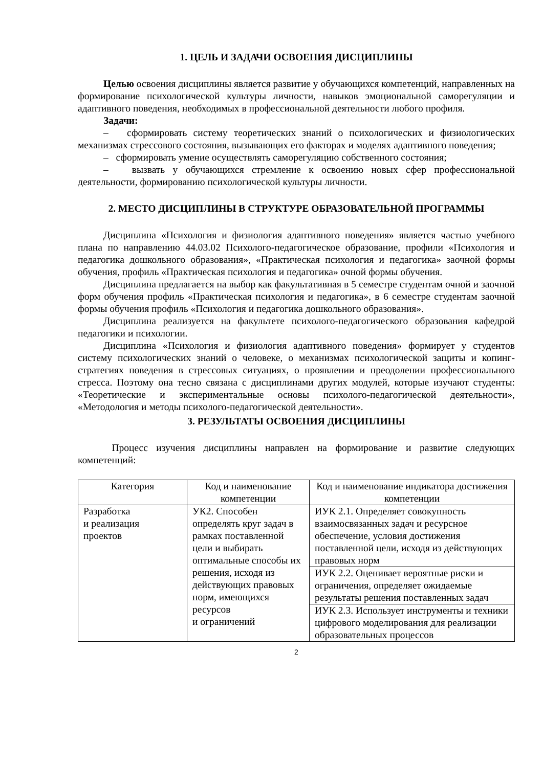1. ЦЕЛЬ И ЗАДАЧИ ОСВОЕНИЯ ДИСЦИПЛИНЫ
Целью освоения дисциплины является развитие у обучающихся компетенций, направленных на формирование психологической культуры личности, навыков эмоциональной саморегуляции и адаптивного поведения, необходимых в профессиональной деятельности любого профиля.
Задачи:
– сформировать систему теоретических знаний о психологических и физиологических механизмах стрессового состояния, вызывающих его факторах и моделях адаптивного поведения;
– сформировать умение осуществлять саморегуляцию собственного состояния;
– вызвать у обучающихся стремление к освоению новых сфер профессиональной деятельности, формированию психологической культуры личности.
2. МЕСТО ДИСЦИПЛИНЫ В СТРУКТУРЕ ОБРАЗОВАТЕЛЬНОЙ ПРОГРАММЫ
Дисциплина «Психология и физиология адаптивного поведения» является частью учебного плана по направлению 44.03.02 Психолого-педагогическое образование, профили «Психология и педагогика дошкольного образования», «Практическая психология и педагогика» заочной формы обучения, профиль «Практическая психология и педагогика» очной формы обучения.
Дисциплина предлагается на выбор как факультативная в 5 семестре студентам очной и заочной форм обучения профиль «Практическая психология и педагогика», в 6 семестре студентам заочной формы обучения профиль «Психология и педагогика дошкольного образования».
Дисциплина реализуется на факультете психолого-педагогического образования кафедрой педагогики и психологии.
Дисциплина «Психология и физиология адаптивного поведения» формирует у студентов систему психологических знаний о человеке, о механизмах психологической защиты и копинг-стратегиях поведения в стрессовых ситуациях, о проявлении и преодолении профессионального стресса. Поэтому она тесно связана с дисциплинами других модулей, которые изучают студенты: «Теоретические и экспериментальные основы психолого-педагогической деятельности», «Методология и методы психолого-педагогической деятельности».
3. РЕЗУЛЬТАТЫ ОСВОЕНИЯ ДИСЦИПЛИНЫ
Процесс изучения дисциплины направлен на формирование и развитие следующих компетенций:
| Категория | Код и наименование компетенции | Код и наименование индикатора достижения компетенции |
| --- | --- | --- |
| Разработка и реализация проектов | УК2. Способен определять круг задач в рамках поставленной цели и выбирать оптимальные способы их решения, исходя из действующих правовых норм, имеющихся ресурсов и ограничений | ИУК 2.1. Определяет совокупность взаимосвязанных задач и ресурсное обеспечение, условия достижения поставленной цели, исходя из действующих правовых норм |
| | | ИУК 2.2. Оценивает вероятные риски и ограничения, определяет ожидаемые результаты решения поставленных задач |
| | | ИУК 2.3. Использует инструменты и техники цифрового моделирования для реализации образовательных процессов |
2